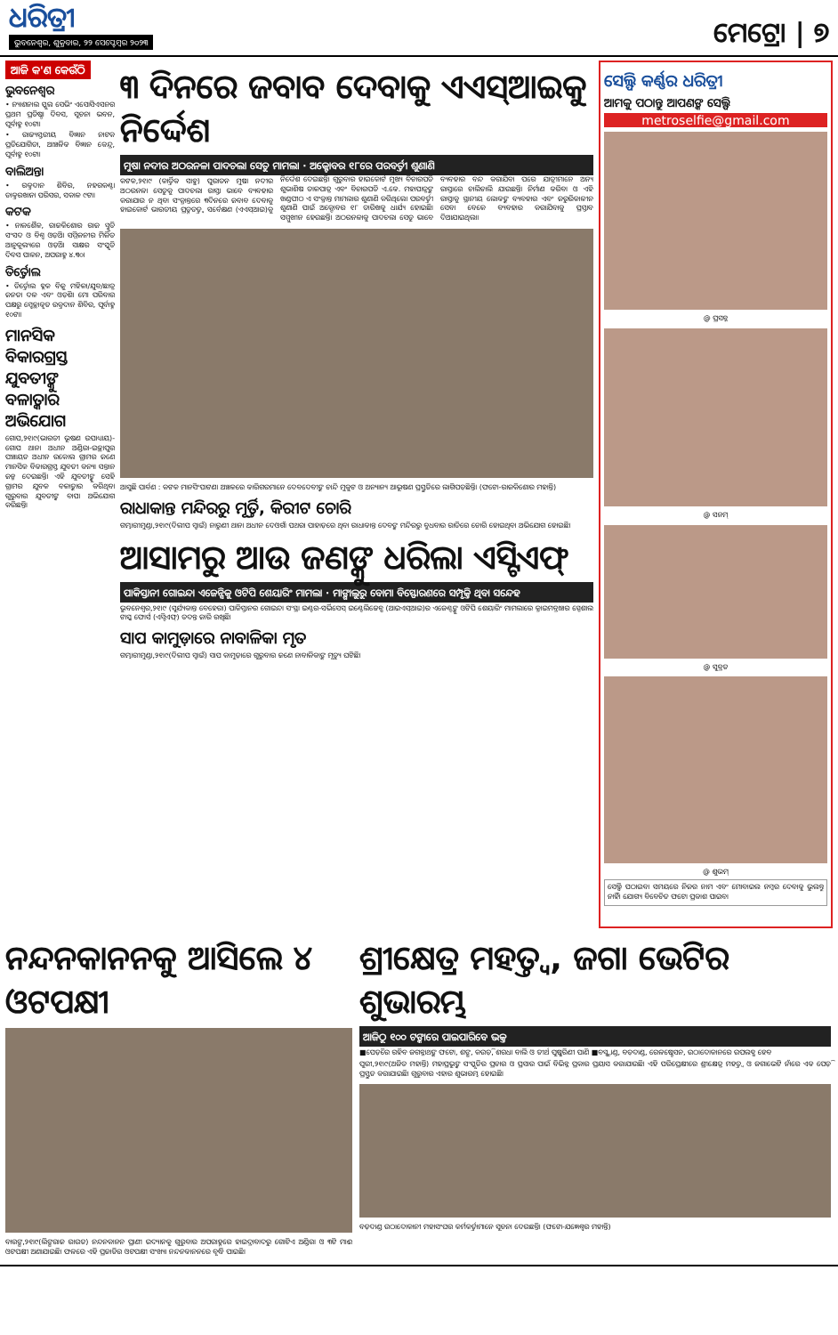ଧରିତ୍ରୀ
ଭୁବନେଶ୍ୱର, ଶୁକ୍ରବାର, ୨୨ ସେପ୍ଟେମ୍ବର ୨୦୨୩
ମେଟ୍ରୋ | ୭
ଆଜି କ'ଣ କେଉଁଠି
ଭୁବନେଶ୍ୱର
• ନ୍ୟାଶନାଲ ସ୍କୁଲ ସେଭିଂ ଏସୋସିଏସନର ପ୍ରଥମ ପ୍ରତିଷ୍ଠା ଦିବସ, ସୂଚନା ଭବନ, ପୂର୍ବାହ୍ନ ୧୦ଟା।
• ରାଜ୍ୟସ୍ତରୀୟ ବିଜ୍ଞାନ ନାଟକ ପ୍ରତିଯୋଗିତା, ଆଞ୍ଚଳିକ ବିଜ୍ଞାନ କେନ୍ଦ୍ର, ପୂର୍ବାହ୍ନ ୧୦ଟା।
ବାଲିଅନ୍ତା
• ରକ୍ତଦାନ ଶିବିର, ନହରକଣ୍ଟା ଡାକ୍ତରଖାନା ପରିସର, ସକାଳ ୯ଟା।
କଟକ
• ନାଳଶୈଳ, ରାଜକିଶୋର ରାଜ ସ୍ମୃତି ସଂସଦ ଓ ବିଶ୍ୱ ଓଡ଼ିଆ ସମ୍ମିଳନୀର ମିଳିତ ଆନୁକୂଲ୍ୟରେ ଓଡ଼ିଆ ସାକ୍ଷର ସଂସ୍କୃତି ଦିବସ ପାଳନ, ଅପରାହ୍ନ ୪.୩୦।
ତିର୍ତ୍ତୋଲ
• ତିର୍ତ୍ତୋଲ ବ୍ଲକ ବିଜୁ ମହିଳା/ଯୁବ/ଛାତ୍ର ଜନତା ଦଳ ଏବଂ ଓଡ଼ିଶା ମୋ ପରିବାର ପକ୍ଷରୁ ସ୍ୱେଚ୍ଛାକୃତ ରକ୍ତଦାନ ଶିବିର, ପୂର୍ବାହ୍ନ ୧୦ଟା।
ମାନସିକ ବିକାରଗ୍ରସ୍ତ ଯୁବତୀଙ୍କୁ ବଳାତ୍କାର ଅଭିଯୋଗ
ଗୋପ,୨୧।୯(ଭାରତୀ ଭୂଷଣ ଉପାଧ୍ୟାୟ)- ଗୋପ ଥାନା ଅଧୀନ ଅଣ୍ଡିରା-ଇଚ୍ଛାପୁର ପଞ୍ଚାୟତ ଅଧୀନ ରକୋଲ ଗ୍ରାମର ଜଣେ ମାନସିକ ବିକାରଗ୍ରସ୍ତ ଯୁବତୀ କନ୍ୟା ସନ୍ତାନ ଜନ୍ମ ଦେଇଛନ୍ତି। ଏହି ଯୁବତୀଙ୍କୁ ସେହି ଗ୍ରାମର ଯୁବକ ବଳାତ୍କାର କରିଥିବା ଗୁରୁବାର ଯୁବତୀଙ୍କ ବାପା ଅଭିଯୋଗ କରିଛନ୍ତି।
୩ ଦିନରେ ଜବାବ ଦେବାକୁ ଏଏସ୍ଆଇକୁ ନିର୍ଦ୍ଦେଶ
ମୁଷା ନଦୀର ଅଠରନଳା ପାଦଚଲା ସେତୁ ମାମଲା · ଅକ୍ଟୋବର ୧୮ରେ ପରବର୍ତ୍ତୀ ଶୁଣାଣି
କଟକ,୨୧।୯ (କାର୍ତ୍ତିକ ସାହୁ) ପୁରାତନ ମୁଷା ନଦୀର ଅଠରନଳା ସେତୁକୁ ପାଦଚଲା ରାସ୍ତା ଭାବେ ବ୍ୟବହାର କରାଯାଉ ନ ଥିବା ସଂକ୍ରାନ୍ତରେ ୩ଦିନରେ ଜବାବ ଦେବାକୁ ହାଇକୋର୍ଟ ଭାରତୀୟ ପ୍ରତ୍ନତତ୍ତ୍ୱ ସର୍ବେକ୍ଷଣ (ଏଏସ୍ଆଇ)କୁ ନିର୍ଦ୍ଦେଶ ଦେଇଛନ୍ତି। ଗୁରୁବାର ହାଇକୋର୍ଟ ମୁଖ୍ୟ ବିଚାରପତି ଶୁଭାଶିଷ ତାଳପାତ୍ର ଏବଂ ବିଚାରପତି ଏ.କେ. ମହାପାତ୍ରଙ୍କ ଖଣ୍ଡପୀଠ ଏ ସଂକ୍ରାନ୍ତ ମାମଲାର ଶୁଣାଣି କରିଥିଲେ। ପରବର୍ତ୍ତୀ ଶୁଣାଣି ପାଇଁ ଅକ୍ଟୋବର ୧୮ ତାରିଖକୁ ଧାର୍ଯ୍ୟ ହୋଇଛି। ସମ୍ମୁଖୀନ ହେଉଛନ୍ତି। ଅଠରନଳାକୁ ପାଦଚଲା ସେତୁ ଭାବେ ବ୍ୟବହାର ବନ୍ଦ କରାଯିବା ପରେ ଯାତ୍ରୀମାନେ ଅନ୍ୟ ରାସ୍ତାରେ ଚାଲିଚାଲି ଯାଉଛନ୍ତି। ନିର୍ମାଣ କରିବା ଓ ଏହି ରାସ୍ତାକୁ ସ୍ଥାନୀୟ ଲୋକଙ୍କ ବ୍ୟବହାର ଏବଂ ଜରୁରିକାଳୀନ ସେବା ବେଳେ ବ୍ୟବହାର କରାଯିବାକୁ ପ୍ରସ୍ତାବ ଦିଆଯାଇଥିଲା।
ଆସୁଛି ପାର୍ବଣ : କଟକ ମାନସିଂପାଟଣା ଅଞ୍ଚଳରେ କାରିଗରମାନେ ଦେବଦେବୀଙ୍କ ଚାନ୍ଦି ମୁକୁଟ ଓ ଅନ୍ୟାନ୍ୟ ଆଭୂଷଣ ପ୍ରସ୍ତୁତିରେ ଲାଗିପଡ଼ିଛନ୍ତି। (ଫଟୋ-ରାଜକିଶୋର ମହାନ୍ତି)
ରାଧାକାନ୍ତ ମନ୍ଦିରରୁ ମୂର୍ତ୍ତି, କିରୀଟ ଚୋରି
ଗମ୍ଭାରୀମୁଣ୍ଡା,୨୧।୯(ଦିଲୀପ ସ୍ୱାଇଁ) ନାରୁଣୀ ଥାନା ଅଧୀନ ଦେଓଗାଁ ପଥରା ପାହାଡ଼ରେ ଥିବା ରାଧାକାନ୍ତ ଦେବଙ୍କ ମନ୍ଦିରରୁ ବୁଧବାର ରାତିରେ ଚୋରି ହୋଇଥିବା ଅଭିଯୋଗ ହୋଇଛି।
ଆସାମରୁ ଆଉ ଜଣଙ୍କୁ ଧରିଲା ଏସ୍ଟିଏଫ୍
ପାକିସ୍ତାନୀ ଗୋଇନ୍ଦା ଏଜେନ୍ସିକୁ ଓଟିପି ଶେୟାରିଂ ମାମଲା · ମାଙ୍ଗାଲୁରୁ ବୋମା ବିସ୍ଫୋରଣରେ ସମ୍ପୃକ୍ତି ଥିବା ସନ୍ଦେହ
ଭୁବନେଶ୍ୱର,୨୧।୯ (ସୂର୍ଯ୍ୟକାନ୍ତ ବେହେରା) ପାକିସ୍ତାନର ଗୋଇନ୍ଦା ସଂସ୍ଥା ଇଣ୍ଟର-ସର୍ଭିସେସ୍ ଇଣ୍ଟେଲିଜେନ୍ସ (ଆଇଏସ୍ଆଇ)ର ଏଜେଣ୍ଟଙ୍କୁ ଓଟିପି ଶେୟାରିଂ ମାମଲାରେ କ୍ରାଇମବ୍ରାଞ୍ଚର ସ୍ପେଶାଲ ଟାସ୍କ ଫୋର୍ସ (ଏସ୍ଟିଏଫ୍) ତଦନ୍ତ ଜାରି ରଖିଛି।
ସାପ କାମୁଡ଼ାରେ ନାବାଳିକା ମୃତ
ଗମ୍ଭାରୀମୁଣ୍ଡା,୨୧।୯(ଦିଲୀପ ସ୍ୱାଇଁ) ସାପ କାମୁଡ଼ାରେ ଗୁରୁବାର ଜଣେ ନାବାଳିକାଙ୍କ ମୃତ୍ୟୁ ଘଟିଛି।
ସେଲ୍ଫି କର୍ଣ୍ଣର ଧରିତ୍ରୀ
ଆମକୁ ପଠାନ୍ତୁ ଆପଣଙ୍କ ସେଲ୍ଫି
metroselfie@gmail.com
@ ପ୍ରସନ୍ନ
@ ସନମ୍
@ ସୁବ୍ରତ
@ ଶୁଭମ୍
ସେଲ୍ଫି ପଠାଇବା ସମୟରେ ନିଜର ନାମ ଏବଂ ମୋବାଇଲ ନମ୍ବର ଦେବାକୁ ଭୁଲନ୍ତୁ ନାହିଁ। ଯୋଗ୍ୟ ବିବେଚିତ ଫଟୋ ପ୍ରକାଶ ପାଇବ।
ନନ୍ଦନକାନନକୁ ଆସିଲେ ୪ ଓଟପକ୍ଷୀ
ବାରଙ୍ଗ,୨୧।୯(ଲିଙ୍ଗରାଜ ରାଉତ) ନନ୍ଦନକାନନ ପ୍ରାଣୀ ଉଦ୍ୟାନକୁ ଗୁରୁବାର ଅପରାହ୍ନରେ ହାଇଦ୍ରାବାଦରୁ ଗୋଟିଏ ଅଣ୍ଡିରା ଓ ୩ଟି ମାଈ ଓଟପକ୍ଷୀ ଅଣାଯାଇଛି। ଫଳରେ ଏହି ପ୍ରଜାତିର ଓଟପକ୍ଷୀ ସଂଖ୍ୟା ନନ୍ଦନକାନନରେ ବୃଦ୍ଧି ପାଇଛି।
ଶ୍ରୀକ୍ଷେତ୍ର ମହତ୍ତ୍ୱ, ଜଗା ଭେଟିର ଶୁଭାରମ୍ଭ
ଆଜିଠୁ ୧୦୦ ଟଙ୍କାରେ ପାଇପାରିବେ ଭକ୍ତ
■ପେଡ଼ିରେ ରହିବ ଜଗନ୍ନାଥଙ୍କ ଫଟୋ, ଶଙ୍ଖ, କଉଡ଼ି, ଶରଧା ବାଲି ଓ ତୀର୍ଥ ପୁଷ୍କରିଣୀ ପାଣି ■ବସ୍ଷ୍ଟାଣ୍ଡ, ବଡ଼ଦାଣ୍ଡ, ରେଳଷ୍ଟେସନ, ଉଠାଦୋକାନରେ ଉପଲବ୍ଧ ହେବ
ପୁରୀ,୨୧।୯(ଅଜିତ ମହାନ୍ତି) ମହାପ୍ରଭୁଙ୍କ ସଂସ୍କୃତିର ପ୍ରଚାର ଓ ପ୍ରସାର ପାଇଁ ବିଭିନ୍ନ ପ୍ରକାର ପ୍ରୟାସ କରାଯାଉଛି। ଏହି ପରିପ୍ରେକ୍ଷୀରେ ଶ୍ରୀକ୍ଷେତ୍ର ମହତ୍ତ୍ୱ ଓ ଜଗାଭେଟି ନାଁରେ ଏକ ପେଡ଼ି ପ୍ରସ୍ତୁତ କରାଯାଇଛି। ଗୁରୁବାର ଏହାର ଶୁଭାରମ୍ଭ ହୋଇଛି।
ବଡ଼ଦାଣ୍ଡ ଉଠାଦୋକାନୀ ମହାସଂଘର କର୍ମକର୍ତ୍ତାମାନେ ସୂଚନା ଦେଉଛନ୍ତି। (ଫଟୋ-ଯଜ୍ଞେଶ୍ୱର ମହାନ୍ତି)